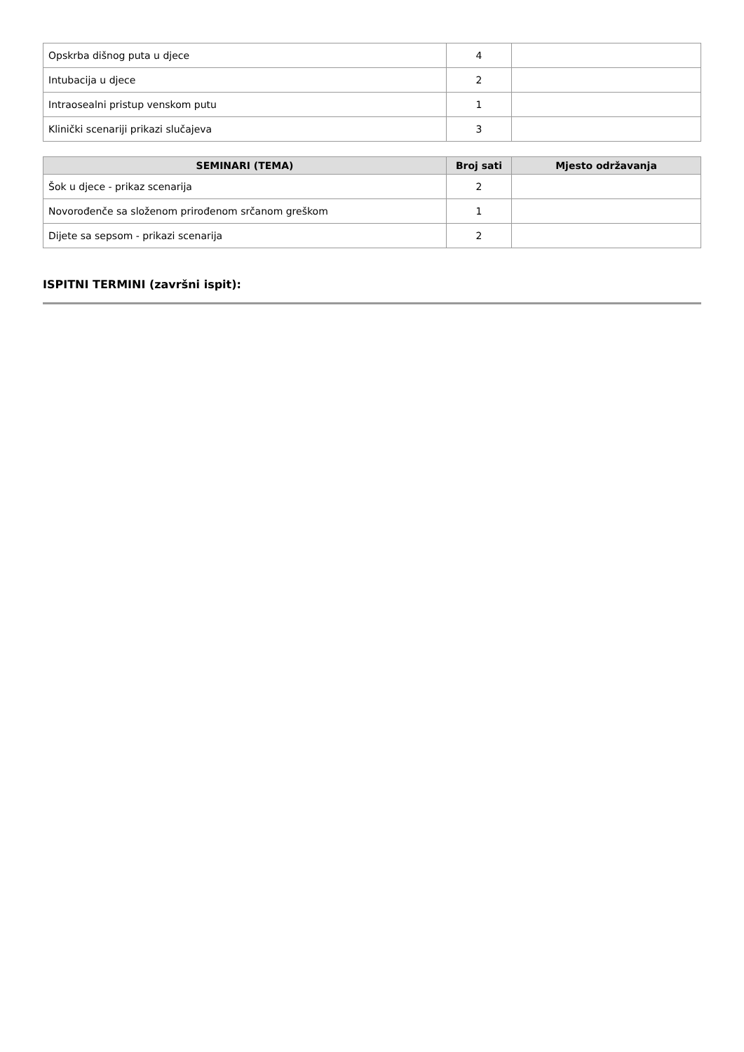| Opskrba dišnog puta u djece | 4 | |
| Intubacija u djece | 2 | |
| Intraosealni pristup venskom putu | 1 | |
| Klinički scenariji prikazi slučajeva | 3 | |
| SEMINARI (TEMA) | Broj sati | Mjesto održavanja |
| --- | --- | --- |
| Šok u djece - prikaz scenarija | 2 | |
| Novorođenče sa složenom prirođenom srčanom greškom | 1 | |
| Dijete sa sepsom - prikazi scenarija | 2 | |
ISPITNI TERMINI (završni ispit):